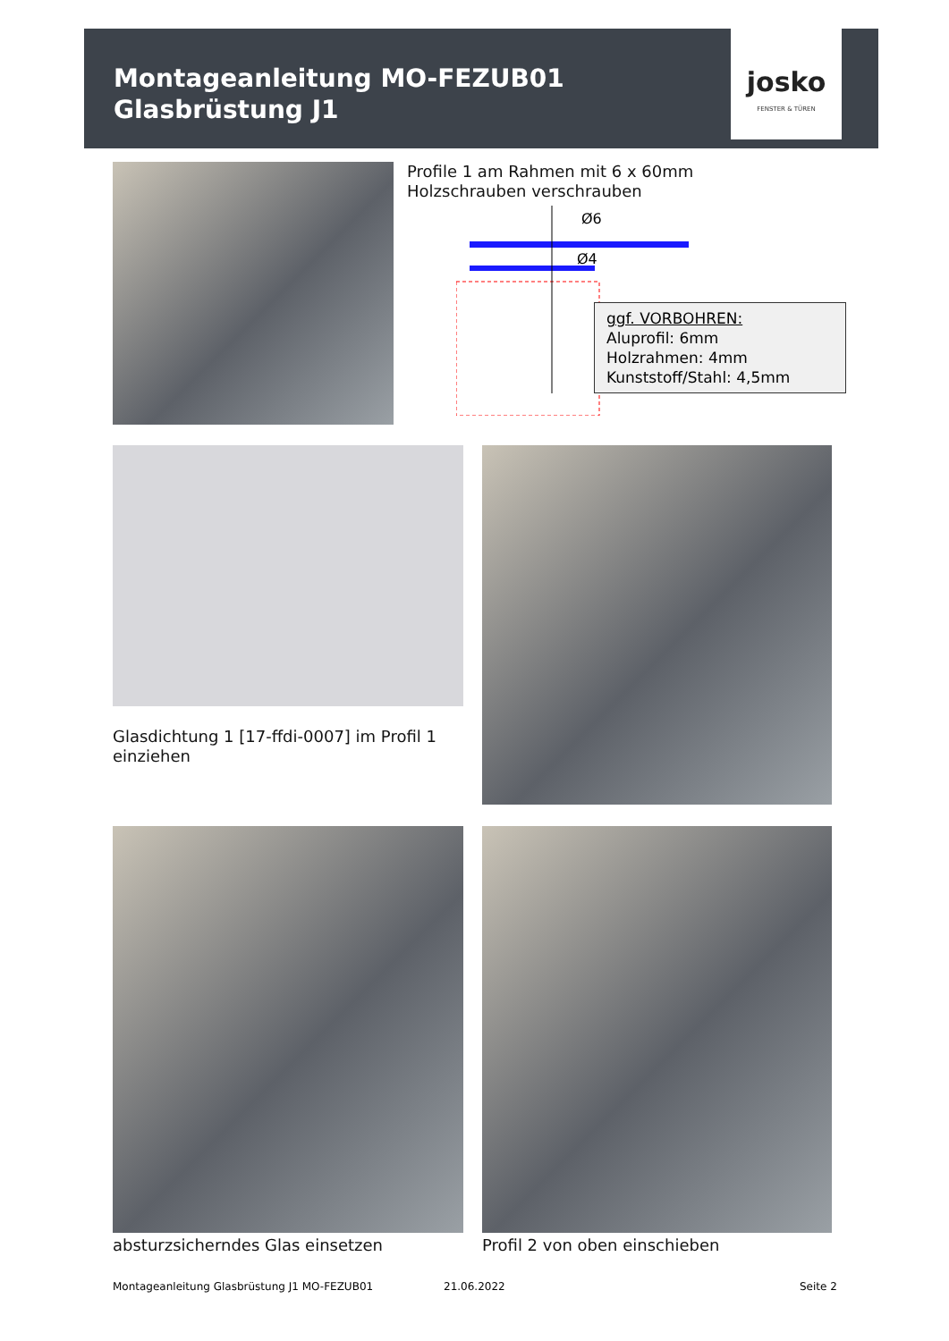Montageanleitung MO-FEZUB01
Glasbrüstung J1
josko
FENSTER & TÜREN
Profile 1 am Rahmen mit 6 x 60mm
Holzschrauben verschrauben
Ø6
Ø4
ggf. VORBOHREN:
Aluprofil: 6mm
Holzrahmen: 4mm
Kunststoff/Stahl: 4,5mm
Glasdichtung 1 [17-ffdi-0007] im Profil 1
einziehen
absturzsicherndes Glas einsetzen
Profil 2 von oben einschieben
Montageanleitung Glasbrüstung J1 MO-FEZUB01
21.06.2022 Seite 2